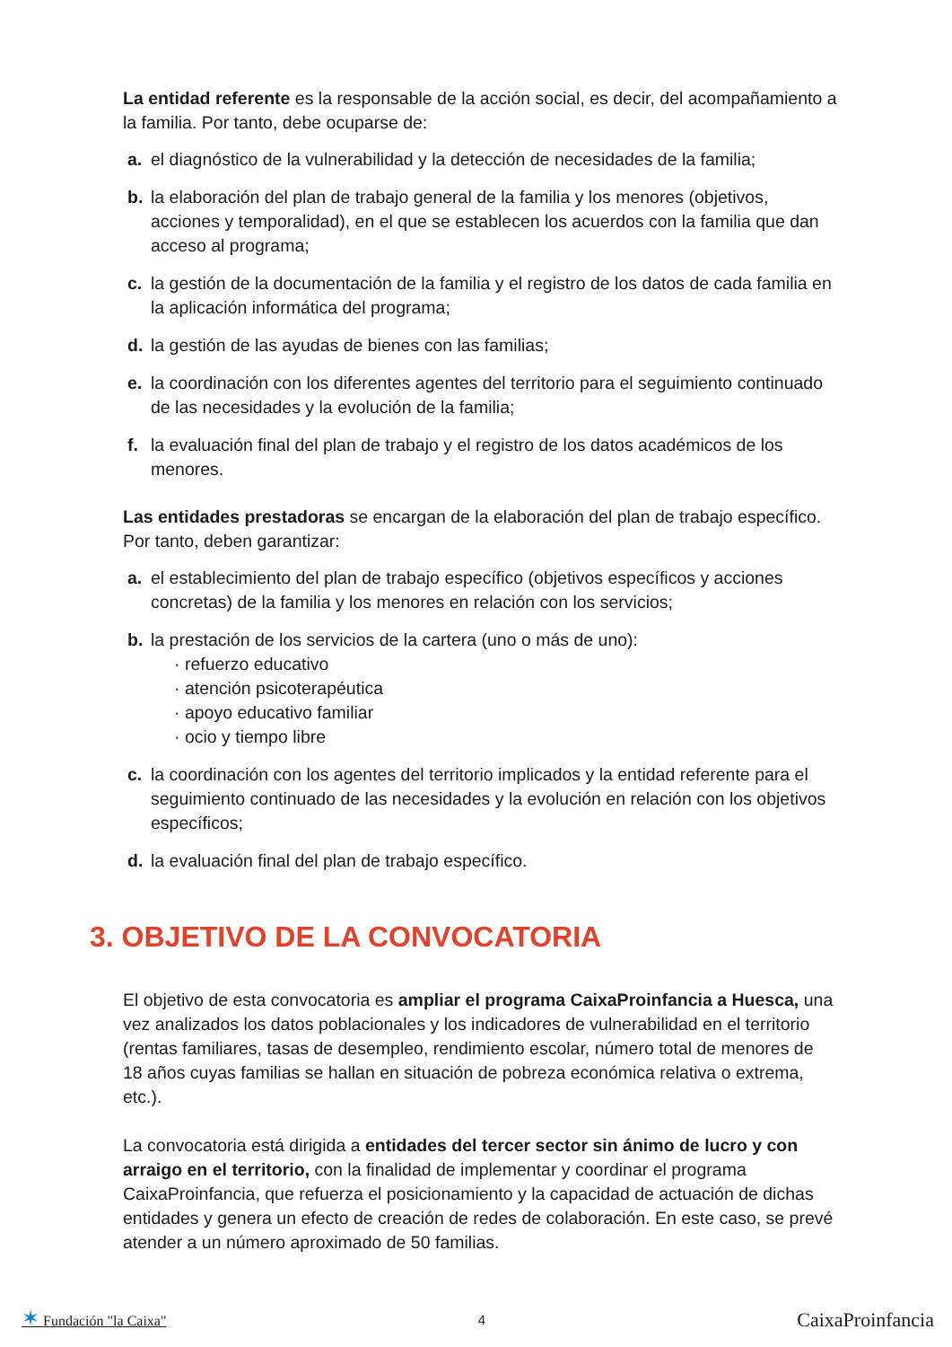La entidad referente es la responsable de la acción social, es decir, del acompañamiento a la familia. Por tanto, debe ocuparse de:
a. el diagnóstico de la vulnerabilidad y la detección de necesidades de la familia;
b. la elaboración del plan de trabajo general de la familia y los menores (objetivos, acciones y temporalidad), en el que se establecen los acuerdos con la familia que dan acceso al programa;
c. la gestión de la documentación de la familia y el registro de los datos de cada familia en la aplicación informática del programa;
d. la gestión de las ayudas de bienes con las familias;
e. la coordinación con los diferentes agentes del territorio para el seguimiento continuado de las necesidades y la evolución de la familia;
f. la evaluación final del plan de trabajo y el registro de los datos académicos de los menores.
Las entidades prestadoras se encargan de la elaboración del plan de trabajo específico. Por tanto, deben garantizar:
a. el establecimiento del plan de trabajo específico (objetivos específicos y acciones concretas) de la familia y los menores en relación con los servicios;
b. la prestación de los servicios de la cartera (uno o más de uno):
· refuerzo educativo
· atención psicoterapéutica
· apoyo educativo familiar
· ocio y tiempo libre
c. la coordinación con los agentes del territorio implicados y la entidad referente para el seguimiento continuado de las necesidades y la evolución en relación con los objetivos específicos;
d. la evaluación final del plan de trabajo específico.
3. OBJETIVO DE LA CONVOCATORIA
El objetivo de esta convocatoria es ampliar el programa CaixaProinfancia a Huesca, una vez analizados los datos poblacionales y los indicadores de vulnerabilidad en el territorio (rentas familiares, tasas de desempleo, rendimiento escolar, número total de menores de 18 años cuyas familias se hallan en situación de pobreza económica relativa o extrema, etc.).
La convocatoria está dirigida a entidades del tercer sector sin ánimo de lucro y con arraigo en el territorio, con la finalidad de implementar y coordinar el programa CaixaProinfancia, que refuerza el posicionamiento y la capacidad de actuación de dichas entidades y genera un efecto de creación de redes de colaboración. En este caso, se prevé atender a un número aproximado de 50 familias.
✶ Fundación "la Caixa" 4
CaixaProinfancia